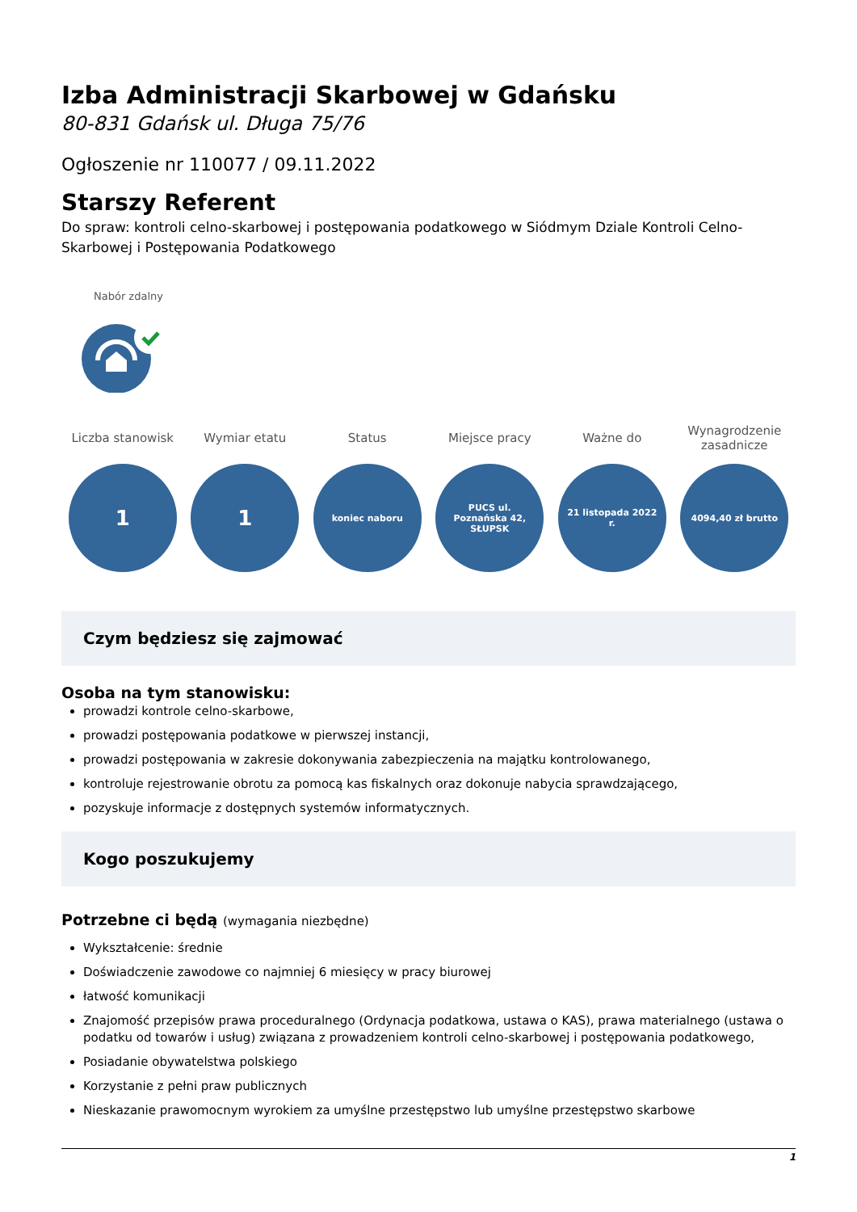Izba Administracji Skarbowej w Gdańsku
80-831 Gdańsk ul. Długa 75/76
Ogłoszenie nr 110077 / 09.11.2022
Starszy Referent
Do spraw: kontroli celno-skarbowej i postępowania podatkowego w Siódmym Dziale Kontroli Celno-Skarbowej i Postępowania Podatkowego
Nabór zdalny
Liczba stanowisk
1
Wymiar etatu
1
Status
koniec naboru
Miejsce pracy
PUCS ul. Poznańska 42, SŁUPSK
Ważne do
21 listopada 2022 r.
Wynagrodzenie zasadnicze
4094,40 zł brutto
Czym będziesz się zajmować
Osoba na tym stanowisku:
prowadzi kontrole celno-skarbowe,
prowadzi postępowania podatkowe w pierwszej instancji,
prowadzi postępowania w zakresie dokonywania zabezpieczenia na majątku kontrolowanego,
kontroluje rejestrowanie obrotu za pomocą kas fiskalnych oraz dokonuje nabycia sprawdzającego,
pozyskuje informacje z dostępnych systemów informatycznych.
Kogo poszukujemy
Potrzebne ci będą (wymagania niezbędne)
Wykształcenie: średnie
Doświadczenie zawodowe co najmniej 6 miesięcy w pracy biurowej
łatwość komunikacji
Znajomość przepisów prawa proceduralnego (Ordynacja podatkowa, ustawa o KAS), prawa materialnego (ustawa o podatku od towarów i usług) związana z prowadzeniem kontroli celno-skarbowej i postępowania podatkowego,
Posiadanie obywatelstwa polskiego
Korzystanie z pełni praw publicznych
Nieskazanie prawomocnym wyrokiem za umyślne przestępstwo lub umyślne przestępstwo skarbowe
1